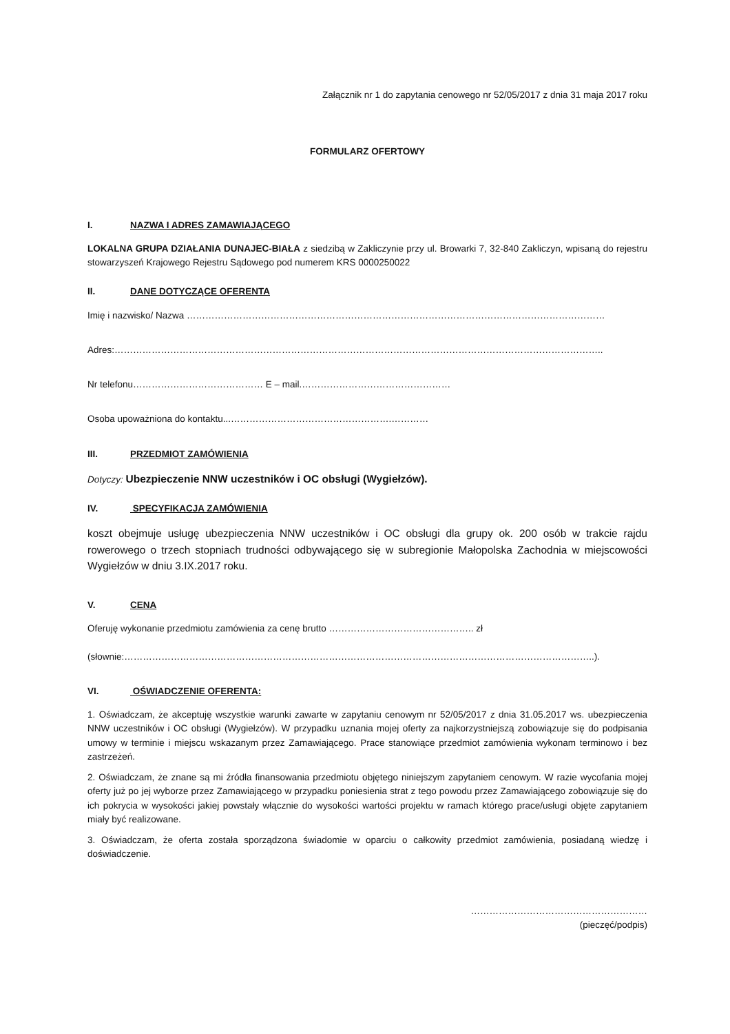Załącznik nr 1 do zapytania cenowego nr 52/05/2017 z dnia 31 maja 2017 roku
FORMULARZ OFERTOWY
I. NAZWA I ADRES ZAMAWIAJĄCEGO
LOKALNA GRUPA DZIAŁANIA DUNAJEC-BIAŁA z siedzibą w Zakliczynie przy ul. Browarki 7, 32-840 Zakliczyn, wpisaną do rejestru stowarzyszeń Krajowego Rejestru Sądowego pod numerem KRS 0000250022
II. DANE DOTYCZĄCE OFERENTA
Imię i nazwisko/ Nazwa ………………………………………………………………………………………………………………………
Adres:…………………………………………………………………………………………………………………………………………..
Nr telefonu…………………………………… E – mail.…………………………………………
Osoba upoważniona do kontaktu...…………………………………………….…………
III. PRZEDMIOT ZAMÓWIENIA
Dotyczy: Ubezpieczenie NNW uczestników i OC obsługi (Wygiełzów).
IV. SPECYFIKACJA ZAMÓWIENIA
koszt obejmuje usługę ubezpieczenia NNW uczestników i OC obsługi dla grupy ok. 200 osób w trakcie rajdu rowerowego o trzech stopniach trudności odbywającego się w subregionie Małopolska Zachodnia w miejscowości Wygiełzów w dniu 3.IX.2017 roku.
V. CENA
Oferuję wykonanie przedmiotu zamówienia za cenę brutto ……………………………………….. zł
(słownie:……………………………………………………………………………………………………………………………………..).
VI. OŚWIADCZENIE OFERENTA:
1. Oświadczam, że akceptuję wszystkie warunki zawarte w zapytaniu cenowym nr 52/05/2017 z dnia 31.05.2017 ws. ubezpieczenia NNW uczestników i OC obsługi (Wygiełzów). W przypadku uznania mojej oferty za najkorzystniejszą zobowiązuje się do podpisania umowy w terminie i miejscu wskazanym przez Zamawiającego. Prace stanowiące przedmiot zamówienia wykonam terminowo i bez zastrzeżeń.
2. Oświadczam, że znane są mi źródła finansowania przedmiotu objętego niniejszym zapytaniem cenowym. W razie wycofania mojej oferty już po jej wyborze przez Zamawiającego w przypadku poniesienia strat z tego powodu przez Zamawiającego zobowiązuje się do ich pokrycia w wysokości jakiej powstały włącznie do wysokości wartości projektu w ramach którego prace/usługi objęte zapytaniem miały być realizowane.
3. Oświadczam, że oferta została sporządzona świadomie w oparciu o całkowity przedmiot zamówienia, posiadaną wiedzę i doświadczenie.
…………………………………………………
(pieczęć/podpis)